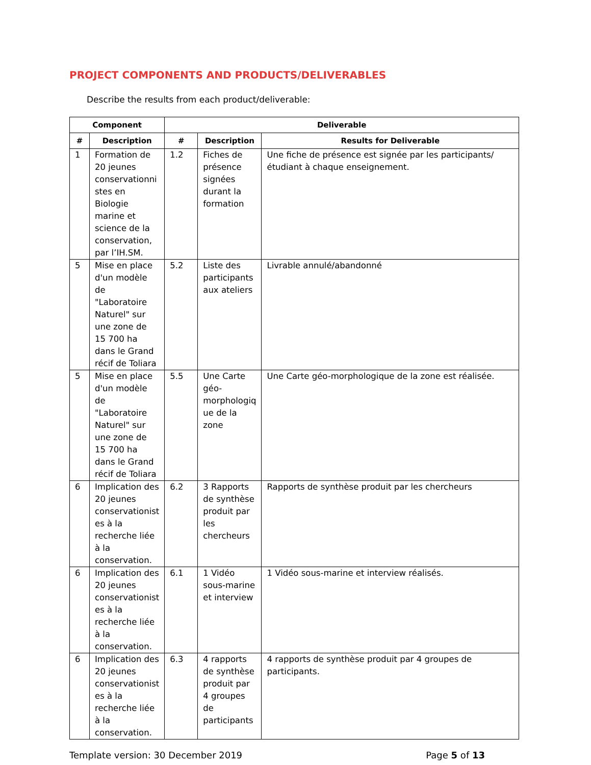PROJECT COMPONENTS AND PRODUCTS/DELIVERABLES
Describe the results from each product/deliverable:
| Component | | Deliverable | | |
| --- | --- | --- | --- | --- |
| # | Description | # | Description | Results for Deliverable |
| 1 | Formation de 20 jeunes conservationni stes en Biologie marine et science de la conservation, par l’IH.SM. | 1.2 | Fiches de présence signées durant la formation | Une fiche de présence est signée par les participants/étudiant à chaque enseignement. |
| 5 | Mise en place d'un modèle de "Laboratoire Naturel" sur une zone de 15 700 ha dans le Grand récif de Toliara | 5.2 | Liste des participants aux ateliers | Livrable annulé/abandonné |
| 5 | Mise en place d'un modèle de "Laboratoire Naturel" sur une zone de 15 700 ha dans le Grand récif de Toliara | 5.5 | Une Carte géo-morphologiq ue de la zone | Une Carte géo-morphologique de la zone est réalisée. |
| 6 | Implication des 20 jeunes conservationist es à la recherche liée à la conservation. | 6.2 | 3 Rapports de synthèse produit par les chercheurs | Rapports de synthèse produit par les chercheurs |
| 6 | Implication des 20 jeunes conservationist es à la recherche liée à la conservation. | 6.1 | 1 Vidéo sous-marine et interview | 1 Vidéo sous-marine et interview réalisés. |
| 6 | Implication des 20 jeunes conservationist es à la recherche liée à la conservation. | 6.3 | 4 rapports de synthèse produit par 4 groupes de participants | 4 rapports de synthèse produit par 4 groupes de participants. |
Template version: 30 December 2019 Page 5 of 13